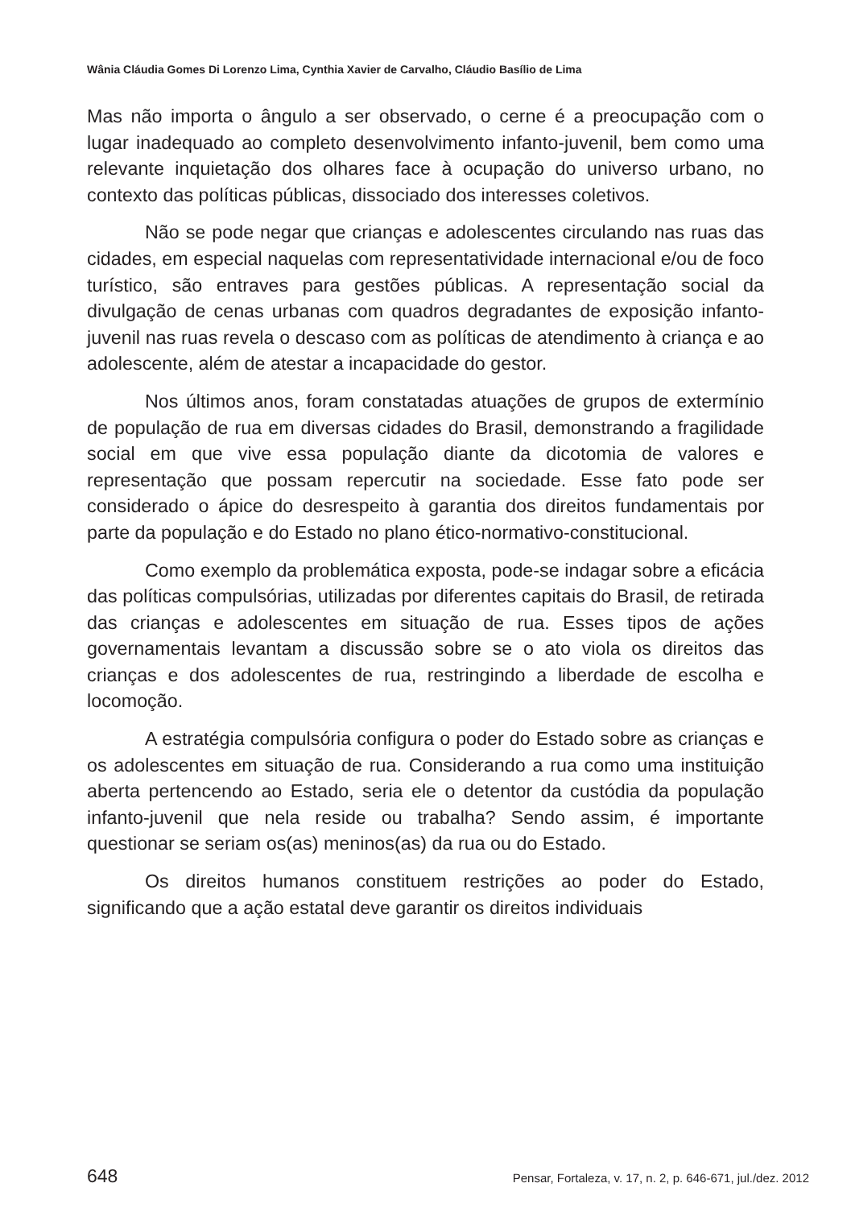Wânia Cláudia Gomes Di Lorenzo Lima, Cynthia Xavier de Carvalho, Cláudio Basílio de Lima
Mas não importa o ângulo a ser observado, o cerne é a preocupação com o lugar inadequado ao completo desenvolvimento infanto-juvenil, bem como uma relevante inquietação dos olhares face à ocupação do universo urbano, no contexto das políticas públicas, dissociado dos interesses coletivos.
Não se pode negar que crianças e adolescentes circulando nas ruas das cidades, em especial naquelas com representatividade internacional e/ou de foco turístico, são entraves para gestões públicas. A representação social da divulgação de cenas urbanas com quadros degradantes de exposição infanto-juvenil nas ruas revela o descaso com as políticas de atendimento à criança e ao adolescente, além de atestar a incapacidade do gestor.
Nos últimos anos, foram constatadas atuações de grupos de extermínio de população de rua em diversas cidades do Brasil, demonstrando a fragilidade social em que vive essa população diante da dicotomia de valores e representação que possam repercutir na sociedade. Esse fato pode ser considerado o ápice do desrespeito à garantia dos direitos fundamentais por parte da população e do Estado no plano ético-normativo-constitucional.
Como exemplo da problemática exposta, pode-se indagar sobre a eficácia das políticas compulsórias, utilizadas por diferentes capitais do Brasil, de retirada das crianças e adolescentes em situação de rua. Esses tipos de ações governamentais levantam a discussão sobre se o ato viola os direitos das crianças e dos adolescentes de rua, restringindo a liberdade de escolha e locomoção.
A estratégia compulsória configura o poder do Estado sobre as crianças e os adolescentes em situação de rua. Considerando a rua como uma instituição aberta pertencendo ao Estado, seria ele o detentor da custódia da população infanto-juvenil que nela reside ou trabalha? Sendo assim, é importante questionar se seriam os(as) meninos(as) da rua ou do Estado.
Os direitos humanos constituem restrições ao poder do Estado, significando que a ação estatal deve garantir os direitos individuais
648 Pensar, Fortaleza, v. 17, n. 2, p. 646-671, jul./dez. 2012